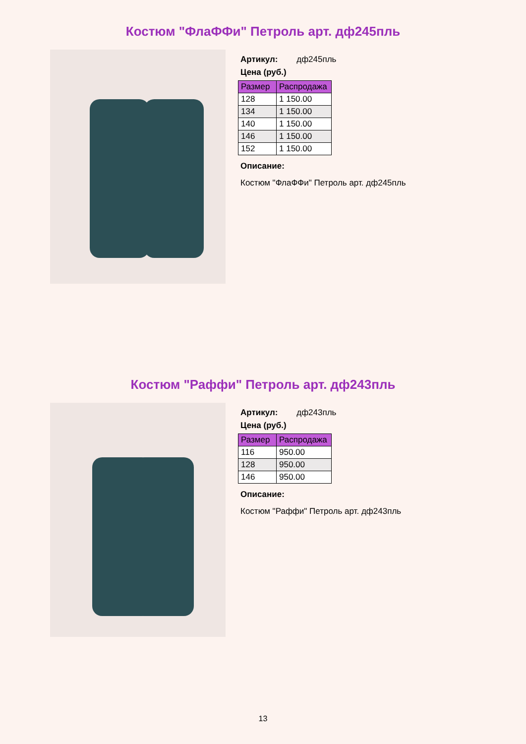Костюм "ФлаФФи" Петроль арт. дф245пль
Артикул: дф245пль
Цена (руб.)
| Размер | Распродажа |
| --- | --- |
| 128 | 1 150.00 |
| 134 | 1 150.00 |
| 140 | 1 150.00 |
| 146 | 1 150.00 |
| 152 | 1 150.00 |
Описание:
Костюм "ФлаФФи" Петроль арт. дф245пль
Костюм "Раффи" Петроль арт. дф243пль
Артикул: дф243пль
Цена (руб.)
| Размер | Распродажа |
| --- | --- |
| 116 | 950.00 |
| 128 | 950.00 |
| 146 | 950.00 |
Описание:
Костюм "Раффи" Петроль арт. дф243пль
13